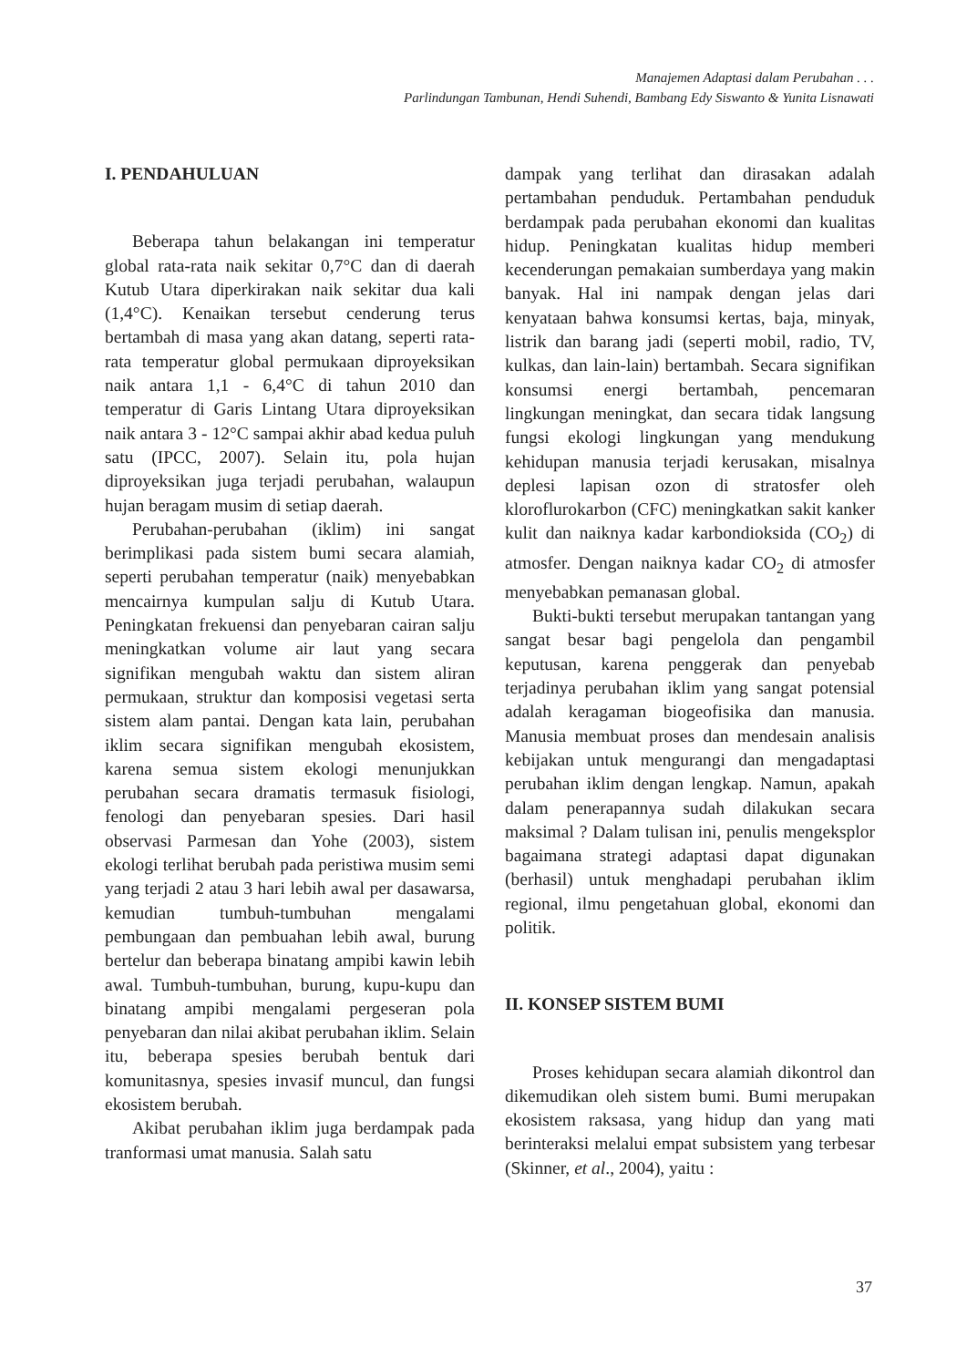Manajemen Adaptasi dalam Perubahan . . .
Parlindungan Tambunan, Hendi Suhendi, Bambang Edy Siswanto & Yunita Lisnawati
I. PENDAHULUAN
Beberapa tahun belakangan ini temperatur global rata-rata naik sekitar 0,7°C dan di daerah Kutub Utara diperkirakan naik sekitar dua kali (1,4°C). Kenaikan tersebut cenderung terus bertambah di masa yang akan datang, seperti rata-rata temperatur global permukaan diproyeksikan naik antara 1,1 - 6,4°C di tahun 2010 dan temperatur di Garis Lintang Utara diproyeksikan naik antara 3 - 12°C sampai akhir abad kedua puluh satu (IPCC, 2007). Selain itu, pola hujan diproyeksikan juga terjadi perubahan, walaupun hujan beragam musim di setiap daerah.
Perubahan-perubahan (iklim) ini sangat berimplikasi pada sistem bumi secara alamiah, seperti perubahan temperatur (naik) menyebabkan mencairnya kumpulan salju di Kutub Utara. Peningkatan frekuensi dan penyebaran cairan salju meningkatkan volume air laut yang secara signifikan mengubah waktu dan sistem aliran permukaan, struktur dan komposisi vegetasi serta sistem alam pantai. Dengan kata lain, perubahan iklim secara signifikan mengubah ekosistem, karena semua sistem ekologi menunjukkan perubahan secara dramatis termasuk fisiologi, fenologi dan penyebaran spesies. Dari hasil observasi Parmesan dan Yohe (2003), sistem ekologi terlihat berubah pada peristiwa musim semi yang terjadi 2 atau 3 hari lebih awal per dasawarsa, kemudian tumbuh-tumbuhan mengalami pembungaan dan pembuahan lebih awal, burung bertelur dan beberapa binatang ampibi kawin lebih awal. Tumbuh-tumbuhan, burung, kupu-kupu dan binatang ampibi mengalami pergeseran pola penyebaran dan nilai akibat perubahan iklim. Selain itu, beberapa spesies berubah bentuk dari komunitasnya, spesies invasif muncul, dan fungsi ekosistem berubah.
Akibat perubahan iklim juga berdampak pada tranformasi umat manusia. Salah satu
dampak yang terlihat dan dirasakan adalah pertambahan penduduk. Pertambahan penduduk berdampak pada perubahan ekonomi dan kualitas hidup. Peningkatan kualitas hidup memberi kecenderungan pemakaian sumberdaya yang makin banyak. Hal ini nampak dengan jelas dari kenyataan bahwa konsumsi kertas, baja, minyak, listrik dan barang jadi (seperti mobil, radio, TV, kulkas, dan lain-lain) bertambah. Secara signifikan konsumsi energi bertambah, pencemaran lingkungan meningkat, dan secara tidak langsung fungsi ekologi lingkungan yang mendukung kehidupan manusia terjadi kerusakan, misalnya deplesi lapisan ozon di stratosfer oleh kloroflurokarbon (CFC) meningkatkan sakit kanker kulit dan naiknya kadar karbondioksida (CO<sub>2</sub>) di atmosfer. Dengan naiknya kadar CO<sub>2</sub> di atmosfer menyebabkan pemanasan global.
Bukti-bukti tersebut merupakan tantangan yang sangat besar bagi pengelola dan pengambil keputusan, karena penggerak dan penyebab terjadinya perubahan iklim yang sangat potensial adalah keragaman biogeofisika dan manusia. Manusia membuat proses dan mendesain analisis kebijakan untuk mengurangi dan mengadaptasi perubahan iklim dengan lengkap. Namun, apakah dalam penerapannya sudah dilakukan secara maksimal ? Dalam tulisan ini, penulis mengeksplor bagaimana strategi adaptasi dapat digunakan (berhasil) untuk menghadapi perubahan iklim regional, ilmu pengetahuan global, ekonomi dan politik.
II. KONSEP SISTEM BUMI
Proses kehidupan secara alamiah dikontrol dan dikemudikan oleh sistem bumi. Bumi merupakan ekosistem raksasa, yang hidup dan yang mati berinteraksi melalui empat subsistem yang terbesar (Skinner, et al., 2004), yaitu :
37